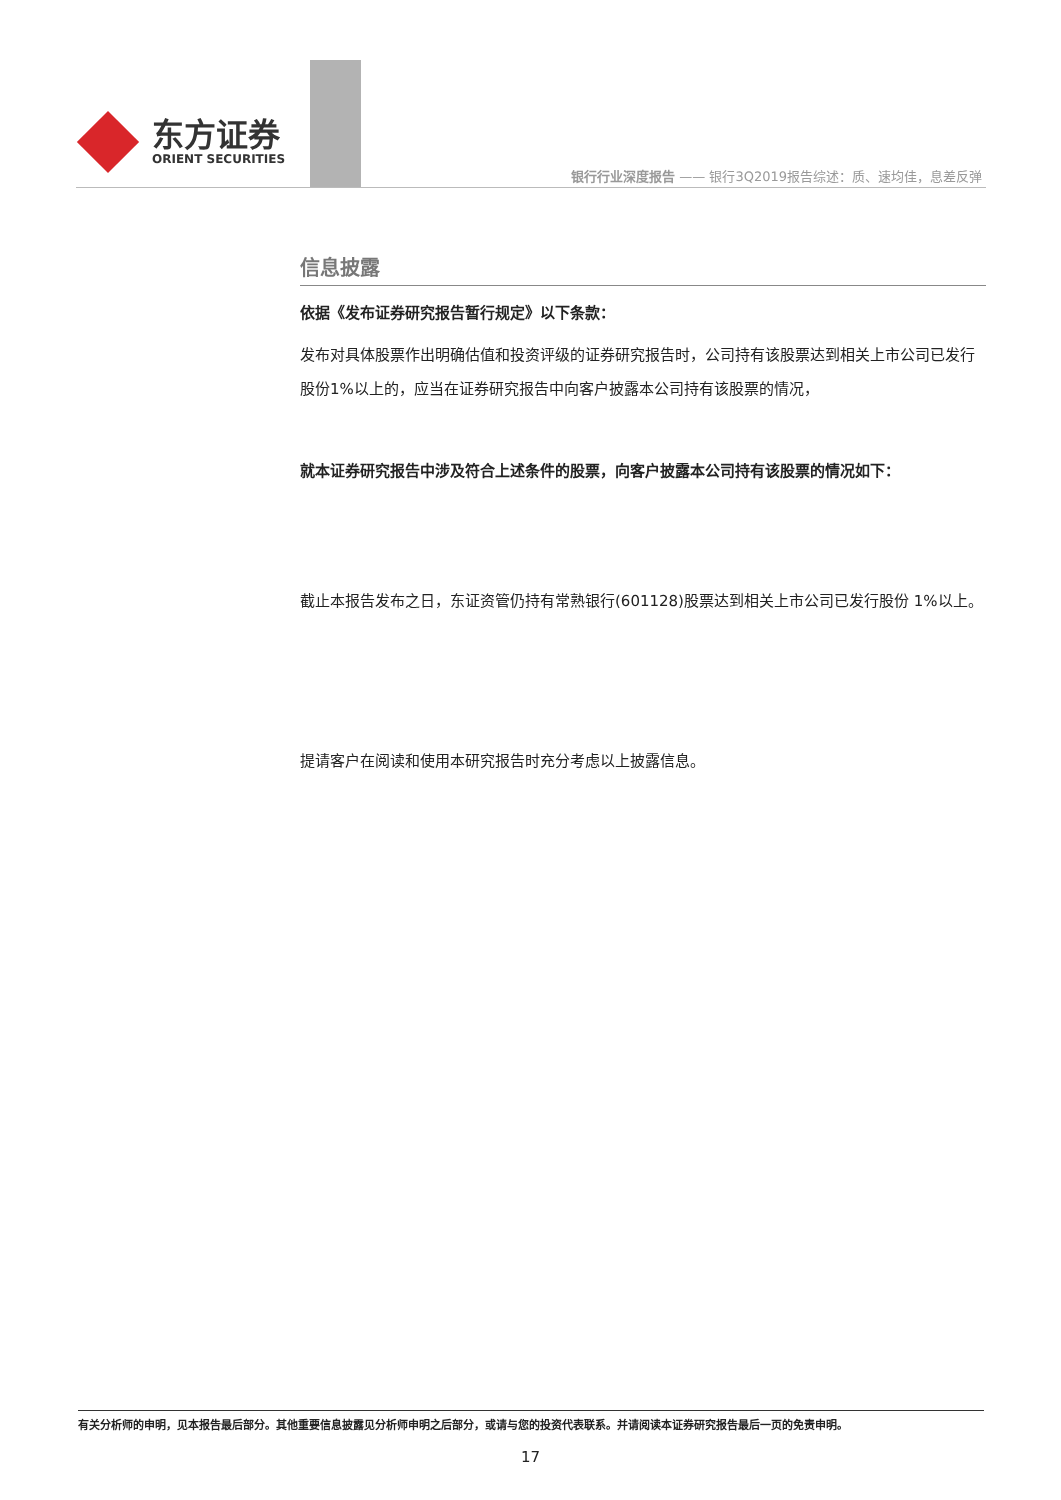东方证券
ORIENT SECURITIES
银行行业深度报告 —— 银行3Q2019报告综述：质、速均佳，息差反弹
信息披露
依据《发布证券研究报告暂行规定》以下条款：
发布对具体股票作出明确估值和投资评级的证券研究报告时，公司持有该股票达到相关上市公司已发行股份1%以上的，应当在证券研究报告中向客户披露本公司持有该股票的情况，
就本证券研究报告中涉及符合上述条件的股票，向客户披露本公司持有该股票的情况如下：
截止本报告发布之日，东证资管仍持有常熟银行(601128)股票达到相关上市公司已发行股份 1%以上。
提请客户在阅读和使用本研究报告时充分考虑以上披露信息。
有关分析师的申明，见本报告最后部分。其他重要信息披露见分析师申明之后部分，或请与您的投资代表联系。并请阅读本证券研究报告最后一页的免责申明。
17